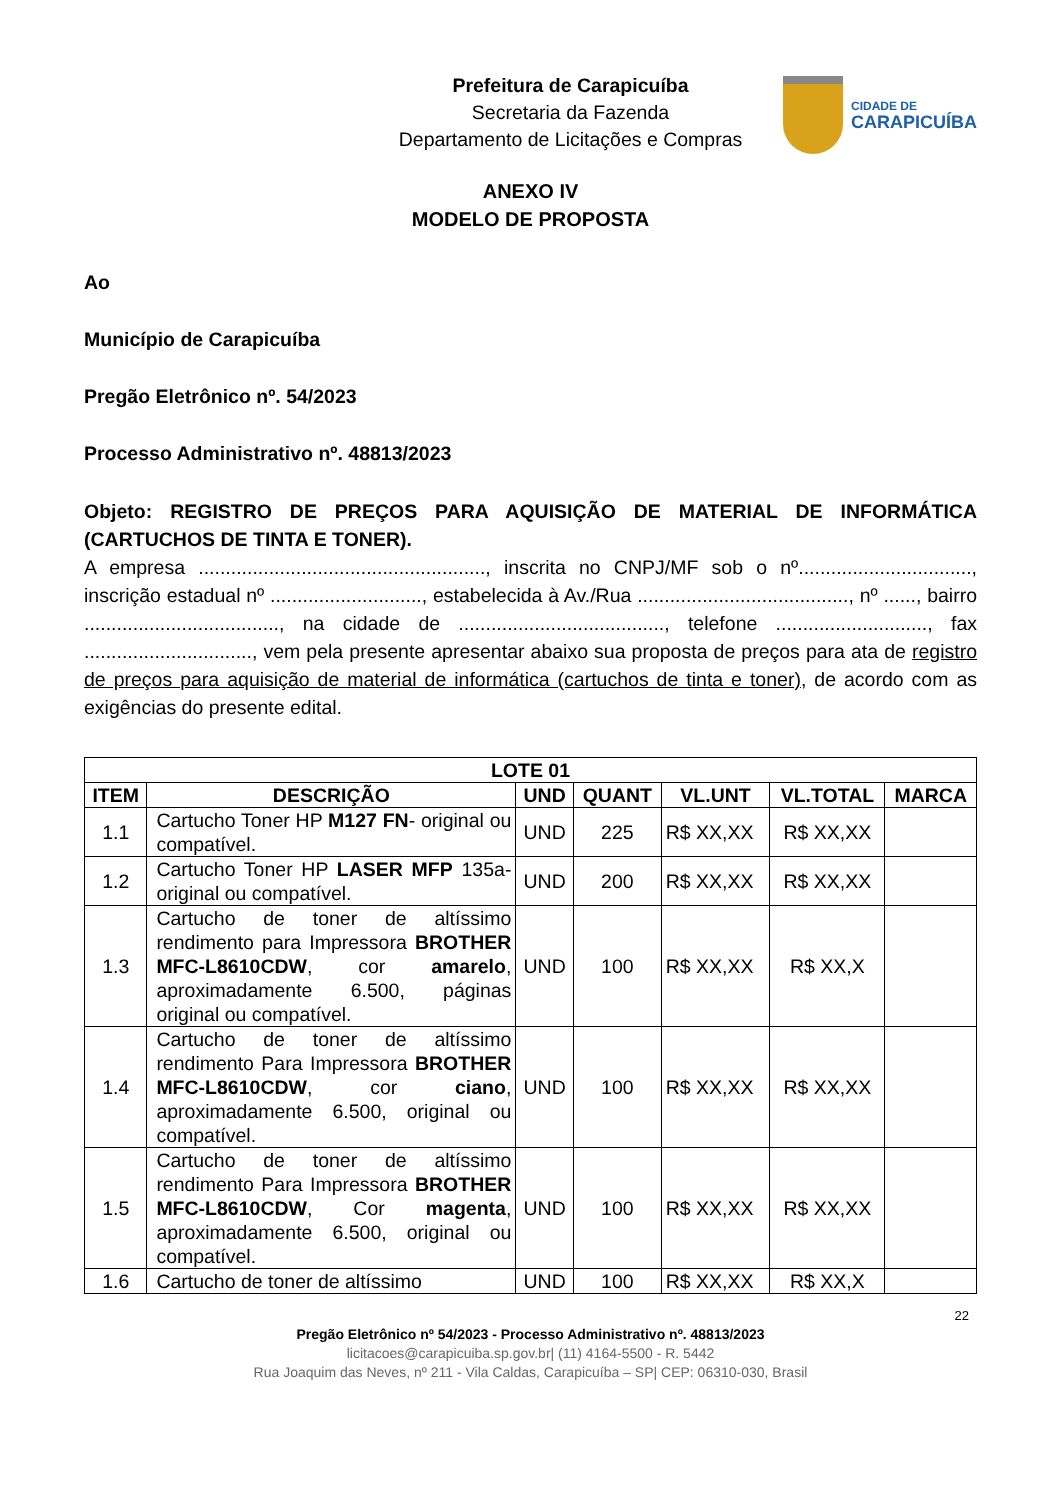Prefeitura de Carapicuíba
Secretaria da Fazenda
Departamento de Licitações e Compras
CIDADE DE
CARAPICUÍBA
ANEXO IV
MODELO DE PROPOSTA
Ao
Município de Carapicuíba
Pregão Eletrônico nº. 54/2023
Processo Administrativo nº. 48813/2023
Objeto: REGISTRO DE PREÇOS PARA AQUISIÇÃO DE MATERIAL DE INFORMÁTICA (CARTUCHOS DE TINTA E TONER).
A empresa ....................................................., inscrita no CNPJ/MF sob o nº................................, inscrição estadual nº ............................, estabelecida à Av./Rua ......................................., nº ......, bairro ...................................., na cidade de ......................................, telefone ............................, fax ..............................., vem pela presente apresentar abaixo sua proposta de preços para ata de registro de preços para aquisição de material de informática (cartuchos de tinta e toner), de acordo com as exigências do presente edital.
| LOTE 01 | | | | | | |
| --- | --- | --- | --- | --- | --- | --- |
| ITEM | DESCRIÇÃO | UND | QUANT | VL.UNT | VL.TOTAL | MARCA |
| 1.1 | Cartucho Toner HP M127 FN - original ou compatível. | UND | 225 | R$ XX,XX | R$ XX,XX | |
| 1.2 | Cartucho Toner HP LASER MFP 135a- original ou compatível. | UND | 200 | R$ XX,XX | R$ XX,XX | |
| 1.3 | Cartucho de toner de altíssimo rendimento para Impressora BROTHER MFC-L8610CDW , cor amarelo , aproximadamente 6.500, páginas original ou compatível. | UND | 100 | R$ XX,XX | R$ XX,X | |
| 1.4 | Cartucho de toner de altíssimo rendimento Para Impressora BROTHER MFC-L8610CDW , cor ciano , aproximadamente 6.500, original ou compatível. | UND | 100 | R$ XX,XX | R$ XX,XX | |
| 1.5 | Cartucho de toner de altíssimo rendimento Para Impressora BROTHER MFC-L8610CDW , Cor magenta , aproximadamente 6.500, original ou compatível. | UND | 100 | R$ XX,XX | R$ XX,XX | |
| 1.6 | Cartucho de toner de altíssimo | UND | 100 | R$ XX,XX | R$ XX,X | |
22
Pregão Eletrônico nº 54/2023 - Processo Administrativo nº. 48813/2023
licitacoes@carapicuiba.sp.gov.br| (11) 4164-5500 - R. 5442
Rua Joaquim das Neves, nº 211 - Vila Caldas, Carapicuíba – SP| CEP: 06310-030, Brasil